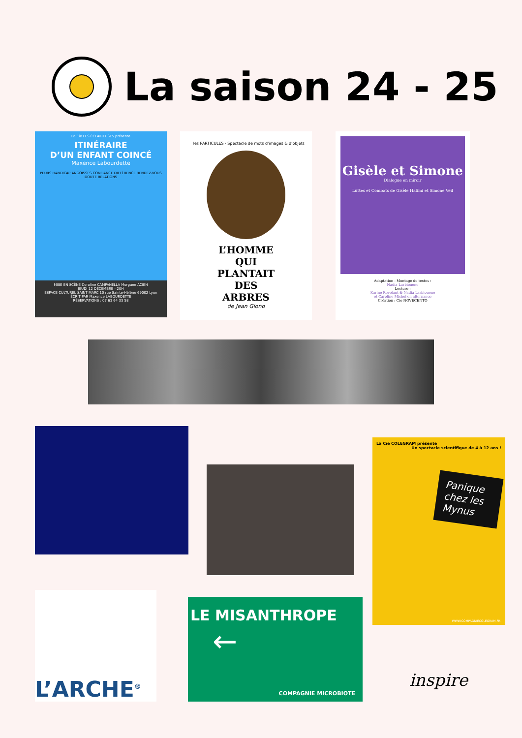La saison 24 - 25
La Cie LES ÉCLAIREUSES présente
ITINÉRAIRE
D’UN ENFANT COINCÉ
Maxence Labourdette
PEURS HANDICAP ANGOISSES CONFIANCE DIFFÉRENCE RENDEZ-VOUS DOUTE RELATIONS
MISE EN SCÈNE Coraline CAMPANELLA Morgane ACIEN
JEUDI 12 DÉCEMBRE - 20H
ESPACE CULTUREL SAINT MARC 10 rue Sainte-Hélène 69002 Lyon
ÉCRIT PAR Maxence LABOURDETTE
RÉSERVATIONS : 07 63 64 33 58
les PARTICULES · Spectacle de mots d’images & d’objets
L’HOMME
QUI
PLANTAIT
DES
ARBRES
de Jean Giono
Gisèle et Simone
Dialogue en miroir
Luttes et Combats de Gisèle Halimi et Simone Veil
Adaptation - Montage de textes :
Nadia Larbiouene
Lecture :
Karine Revelant & Nadia Larbiouene
et Caroline Michel en alternance
Création : Cie NOVECENTO
La Cie COLEGRAM présente Un spectacle scientifique de 4 à 12 ans !
Panique chez les Mynus
WWW.COMPAGNIECOLEGRAM.FR
L’ARCHE<sup>®</sup>
LE MISANTHROPE
←
COMPAGNIE MICROBIOTE
inspire